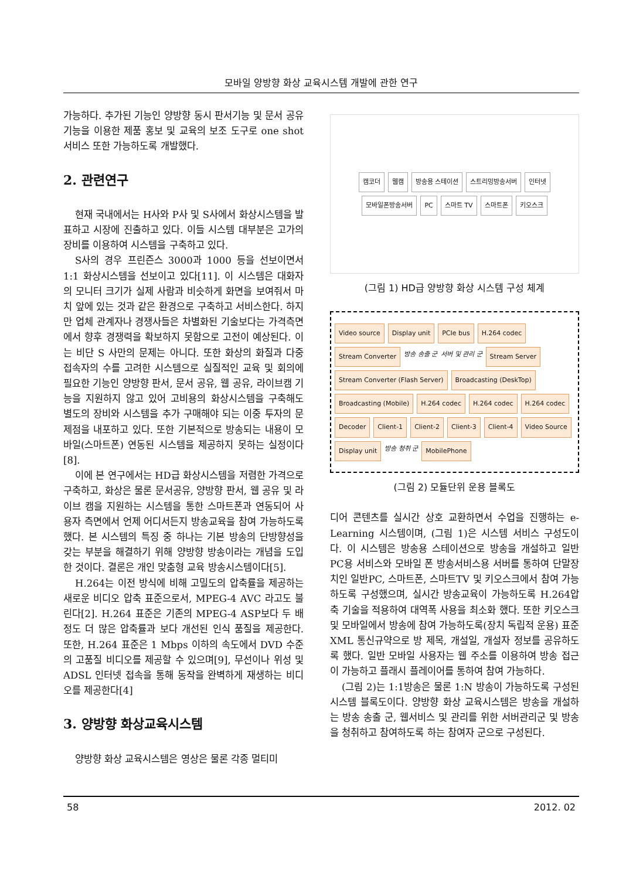모바일 양방향 화상 교육시스템 개발에 관한 연구
가능하다. 추가된 기능인 양방향 동시 판서기능 및 문서 공유기능을 이용한 제품 홍보 및 교육의 보조 도구로 one shot 서비스 또한 가능하도록 개발했다.
2. 관련연구
현재 국내에서는 H사와 P사 및 S사에서 화상시스템을 발표하고 시장에 진출하고 있다. 이들 시스템 대부분은 고가의 장비를 이용하여 시스템을 구축하고 있다.
S사의 경우 프린즌스 3000과 1000 등을 선보이면서 1:1 화상시스템을 선보이고 있다[11]. 이 시스템은 대화자의 모니터 크기가 실제 사람과 비슷하게 화면을 보여줘서 마치 앞에 있는 것과 같은 환경으로 구축하고 서비스한다. 하지만 업체 관계자나 경쟁사들은 차별화된 기술보다는 가격측면에서 향후 경쟁력을 확보하지 못함으로 고전이 예상된다. 이는 비단 S 사만의 문제는 아니다. 또한 화상의 화질과 다중 접속자의 수를 고려한 시스템으로 실질적인 교육 및 회의에 필요한 기능인 양방향 판서, 문서 공유, 웹 공유, 라이브캠 기능을 지원하지 않고 있어 고비용의 화상시스템을 구축해도 별도의 장비와 시스템을 추가 구매해야 되는 이중 투자의 문제점을 내포하고 있다. 또한 기본적으로 방송되는 내용이 모바일(스마트폰) 연동된 시스템을 제공하지 못하는 실정이다[8].
이에 본 연구에서는 HD급 화상시스템을 저렴한 가격으로 구축하고, 화상은 물론 문서공유, 양방향 판서, 웹 공유 및 라이브 캠을 지원하는 시스템을 통한 스마트폰과 연동되어 사용자 측면에서 언제 어디서든지 방송교육을 참여 가능하도록 했다. 본 시스템의 특징 중 하나는 기본 방송의 단방향성을 갖는 부분을 해결하기 위해 양방향 방송이라는 개념을 도입한 것이다. 결론은 개인 맞춤형 교육 방송시스템이다[5].
H.264는 이전 방식에 비해 고밀도의 압축률을 제공하는 새로운 비디오 압축 표준으로서, MPEG-4 AVC 라고도 불린다[2]. H.264 표준은 기존의 MPEG-4 ASP보다 두 배정도 더 많은 압축률과 보다 개선된 인식 품질을 제공한다. 또한, H.264 표준은 1 Mbps 이하의 속도에서 DVD 수준의 고품질 비디오를 제공할 수 있으며[9], 무선이나 위성 및 ADSL 인터넷 접속을 통해 동작을 완벽하게 재생하는 비디오를 제공한다[4]
3. 양방향 화상교육시스템
양방향 화상 교육시스템은 영상은 물론 각종 멀티미
캠코더 웹캠 방송용 스테이션 스트리밍방송서버 인터넷 모바일폰방송서버 PC 스마트 TV 스마트폰 키오스크
(그림 1) HD급 양방향 화상 시스템 구성 체계
Video source Display unit PCIe bus H.264 codec Stream Converter 방송 송출 군 서버 및 관리 군 Stream Server Stream Converter (Flash Server) Broadcasting (DeskTop) Broadcasting (Mobile) H.264 codec H.264 codec H.264 codec Decoder Client-1 Client-2 Client-3 Client-4 Video Source Display unit 방송 청취 군 MobilePhone
(그림 2) 모듈단위 운용 블록도
디어 콘텐츠를 실시간 상호 교환하면서 수업을 진행하는 e-Learning 시스템이며, (그림 1)은 시스템 서비스 구성도이다. 이 시스템은 방송용 스테이션으로 방송을 개설하고 일반PC용 서비스와 모바일 폰 방송서비스용 서버를 통하여 단말장치인 일반PC, 스마트폰, 스마트TV 및 키오스크에서 참여 가능하도록 구성했으며, 실시간 방송교육이 가능하도록 H.264압축 기술을 적용하여 대역폭 사용을 최소화 했다. 또한 키오스크 및 모바일에서 방송에 참여 가능하도록(장치 독립적 운용) 표준 XML 통신규약으로 방 제목, 개설일, 개설자 정보를 공유하도록 했다. 일반 모바일 사용자는 웹 주소를 이용하여 방송 접근이 가능하고 플래시 플레이어를 통하여 참여 가능하다.
(그림 2)는 1:1방송은 물론 1:N 방송이 가능하도록 구성된 시스템 블록도이다. 양방향 화상 교육시스템은 방송을 개설하는 방송 송출 군, 웹서비스 및 관리를 위한 서버관리군 및 방송을 청취하고 참여하도록 하는 참여자 군으로 구성된다.
58 2012. 02